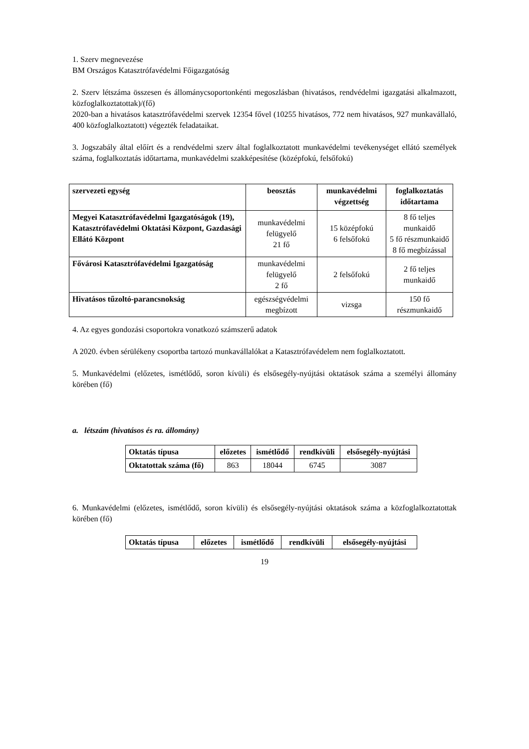1. Szerv megnevezése
BM Országos Katasztrófavédelmi Főigazgatóság
2. Szerv létszáma összesen és állománycsoportonkénti megoszlásban (hivatásos, rendvédelmi igazgatási alkalmazott, közfoglalkoztatottak)/(fő)
2020-ban a hivatásos katasztrófavédelmi szervek 12354 fővel (10255 hivatásos, 772 nem hivatásos, 927 munkavállaló, 400 közfoglalkoztatott) végezték feladataikat.
3. Jogszabály által előírt és a rendvédelmi szerv által foglalkoztatott munkavédelmi tevékenységet ellátó személyek száma, foglalkoztatás időtartama, munkavédelmi szakképesítése (középfokú, felsőfokú)
| szervezeti egység | beosztás | munkavédelmi végzettség | foglalkoztatás időtartama |
| --- | --- | --- | --- |
| Megyei Katasztrófavédelmi Igazgatóságok (19), Katasztrófavédelmi Oktatási Központ, Gazdasági Ellátó Központ | munkavédelmi felügyelő 21 fő | 15 középfokú 6 felsőfokú | 8 fő teljes munkaidő 5 fő részmunkaidő 8 fő megbízással |
| Fővárosi Katasztrófavédelmi Igazgatóság | munkavédelmi felügyelő 2 fő | 2 felsőfokú | 2 fő teljes munkaidő |
| Hivatásos tűzoltó-parancsnokság | egészségvédelmi megbízott | vizsga | 150 fő részmunkaidő |
4. Az egyes gondozási csoportokra vonatkozó számszerű adatok
A 2020. évben sérülékeny csoportba tartozó munkavállalókat a Katasztrófavédelem nem foglalkoztatott.
5. Munkavédelmi (előzetes, ismétlődő, soron kívüli) és elsősegély-nyújtási oktatások száma a személyi állomány körében (fő)
a. létszám (hivatásos és ra. állomány)
| Oktatás típusa | előzetes | ismétlődő | rendkívüli | elsősegély-nyújtási |
| --- | --- | --- | --- | --- |
| Oktatottak száma (fő) | 863 | 18044 | 6745 | 3087 |
6. Munkavédelmi (előzetes, ismétlődő, soron kívüli) és elsősegély-nyújtási oktatások száma a közfoglalkoztatottak körében (fő)
| Oktatás típusa | előzetes | ismétlődő | rendkívüli | elsősegély-nyújtási |
| --- | --- | --- | --- | --- |
19